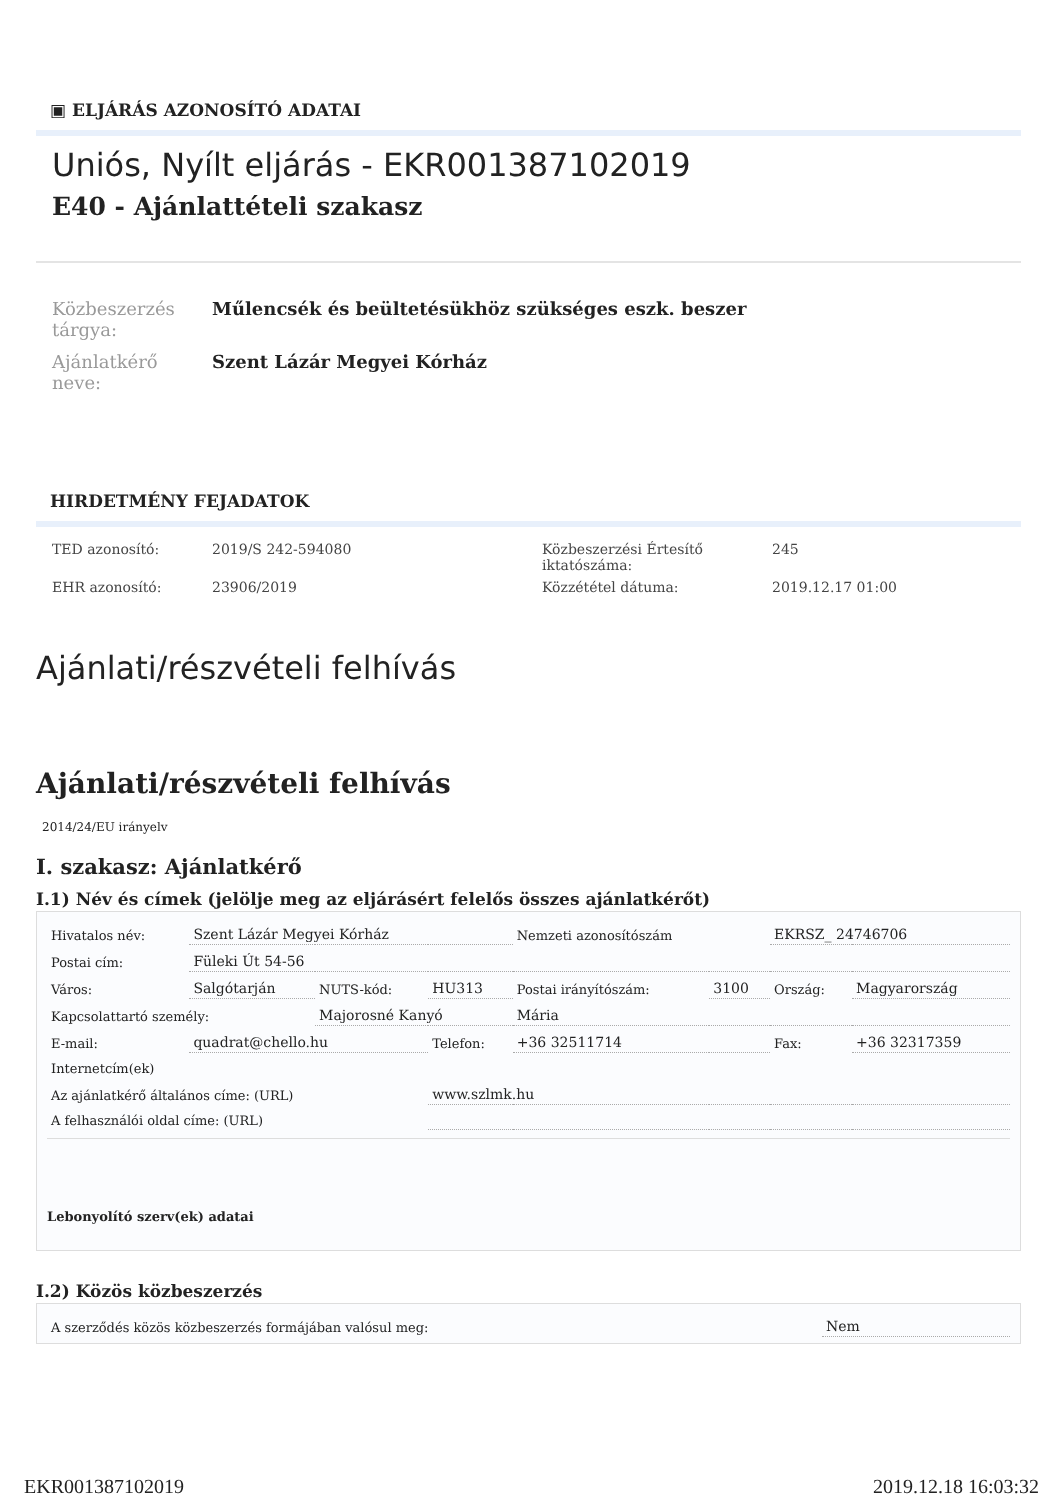▣ ELJÁRÁS AZONOSÍTÓ ADATAI
Uniós, Nyílt eljárás - EKR001387102019
E40 - Ajánlattételi szakasz
| Közbeszerzés tárgya: | Műlencsék és beültetésükhöz szükséges eszk. beszer |
| Ajánlatkérő neve: | Szent Lázár Megyei Kórház |
HIRDETMÉNY FEJADATOK
| TED azonosító: | 2019/S 242-594080 | Közbeszerzési Értesítő iktatószáma: | 245 |
| EHR azonosító: | 23906/2019 | Közzététel dátuma: | 2019.12.17 01:00 |
Ajánlati/részvételi felhívás
Ajánlati/részvételi felhívás
2014/24/EU irányelv
I. szakasz: Ajánlatkérő
I.1) Név és címek (jelölje meg az eljárásért felelős összes ajánlatkérőt)
| Hivatalos név: | Szent Lázár Megyei Kórház | | | Nemzeti azonosítószám | | EKRSZ_ 24746706 | |
| Postai cím: | Füleki Út 54-56 | | | | | | |
| Város: | Salgótarján | NUTS-kód: | HU313 | Postai irányítószám: | 3100 | Ország: | Magyarország |
| Kapcsolattartó személy: | | Majorosné Kanyó | | Mária | | | |
| E-mail: | quadrat@chello.hu | | Telefon: | +36 32511714 | | Fax: | +36 32317359 |
| Internetcím(ek) | | | | | | | |
| Az ajánlatkérő általános címe: (URL) | | | www.szlmk.hu | | | | |
| A felhasználói oldal címe: (URL) | | | | | | | |
Lebonyolító szerv(ek) adatai
I.2) Közös közbeszerzés
| A szerződés közös közbeszerzés formájában valósul meg: | Nem |
EKR001387102019 2019.12.18 16:03:32